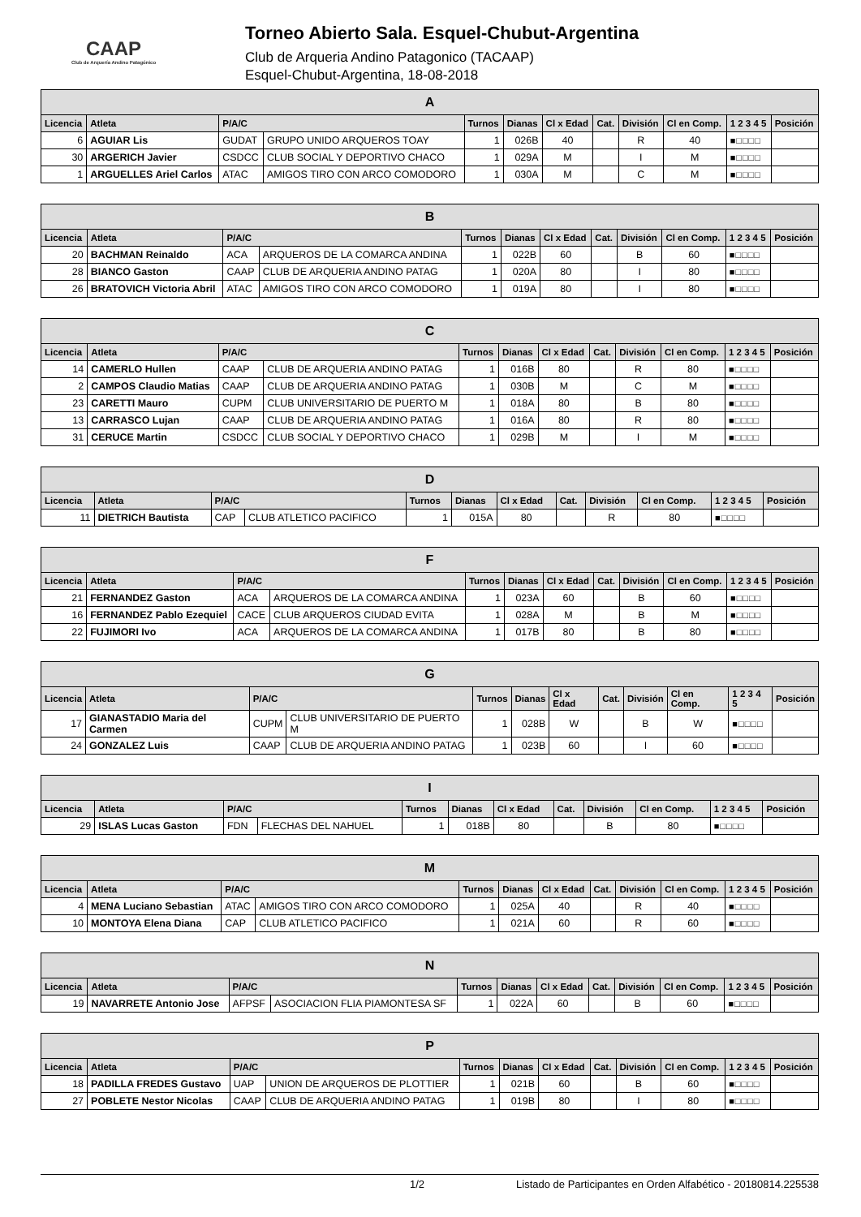CAAP
Club de Arquería Andino Patagónico
Torneo Abierto Sala. Esquel-Chubut-Argentina
Club de Arqueria Andino Patagonico (TACAAP)
Esquel-Chubut-Argentina, 18-08-2018
| A | | | | | | | | | | | |
| --- | --- | --- | --- | --- | --- | --- | --- | --- | --- | --- | --- |
| Licencia | Atleta | P/A/C | | Turnos | Dianas | Cl x Edad | Cat. | División | Cl en Comp. | 1 2 3 4 5 | Posición |
| 6 | AGUIAR Lis | GUDAT | GRUPO UNIDO ARQUEROS TOAY | 1 | 026B | 40 | | R | 40 | ■□□□□ | |
| 30 | ARGERICH Javier | CSDCC | CLUB SOCIAL Y DEPORTIVO CHACO | 1 | 029A | M | | I | M | ■□□□□ | |
| 1 | ARGUELLES Ariel Carlos | ATAC | AMIGOS TIRO CON ARCO COMODORO | 1 | 030A | M | | C | M | ■□□□□ | |
| B | | | | | | | | | | | |
| --- | --- | --- | --- | --- | --- | --- | --- | --- | --- | --- | --- |
| Licencia | Atleta | P/A/C | | Turnos | Dianas | Cl x Edad | Cat. | División | Cl en Comp. | 1 2 3 4 5 | Posición |
| 20 | BACHMAN Reinaldo | ACA | ARQUEROS DE LA COMARCA ANDINA | 1 | 022B | 60 | | B | 60 | ■□□□□ | |
| 28 | BIANCO Gaston | CAAP | CLUB DE ARQUERIA ANDINO PATAG | 1 | 020A | 80 | | I | 80 | ■□□□□ | |
| 26 | BRATOVICH Victoria Abril | ATAC | AMIGOS TIRO CON ARCO COMODORO | 1 | 019A | 80 | | I | 80 | ■□□□□ | |
| C | | | | | | | | | | | |
| --- | --- | --- | --- | --- | --- | --- | --- | --- | --- | --- | --- |
| Licencia | Atleta | P/A/C | | Turnos | Dianas | Cl x Edad | Cat. | División | Cl en Comp. | 1 2 3 4 5 | Posición |
| 14 | CAMERLO Hullen | CAAP | CLUB DE ARQUERIA ANDINO PATAG | 1 | 016B | 80 | | R | 80 | ■□□□□ | |
| 2 | CAMPOS Claudio Matias | CAAP | CLUB DE ARQUERIA ANDINO PATAG | 1 | 030B | M | | C | M | ■□□□□ | |
| 23 | CARETTI Mauro | CUPM | CLUB UNIVERSITARIO DE PUERTO M | 1 | 018A | 80 | | B | 80 | ■□□□□ | |
| 13 | CARRASCO Lujan | CAAP | CLUB DE ARQUERIA ANDINO PATAG | 1 | 016A | 80 | | R | 80 | ■□□□□ | |
| 31 | CERUCE Martin | CSDCC | CLUB SOCIAL Y DEPORTIVO CHACO | 1 | 029B | M | | I | M | ■□□□□ | |
| D | | | | | | | | | | | |
| --- | --- | --- | --- | --- | --- | --- | --- | --- | --- | --- | --- |
| Licencia | Atleta | P/A/C | | Turnos | Dianas | Cl x Edad | Cat. | División | Cl en Comp. | 1 2 3 4 5 | Posición |
| 11 | DIETRICH Bautista | CAP | CLUB ATLETICO PACIFICO | 1 | 015A | 80 | | R | 80 | ■□□□□ | |
| F | | | | | | | | | | | |
| --- | --- | --- | --- | --- | --- | --- | --- | --- | --- | --- | --- |
| Licencia | Atleta | P/A/C | | Turnos | Dianas | Cl x Edad | Cat. | División | Cl en Comp. | 1 2 3 4 5 | Posición |
| 21 | FERNANDEZ Gaston | ACA | ARQUEROS DE LA COMARCA ANDINA | 1 | 023A | 60 | | B | 60 | ■□□□□ | |
| 16 | FERNANDEZ Pablo Ezequiel | CACE | CLUB ARQUEROS CIUDAD EVITA | 1 | 028A | M | | B | M | ■□□□□ | |
| 22 | FUJIMORI Ivo | ACA | ARQUEROS DE LA COMARCA ANDINA | 1 | 017B | 80 | | B | 80 | ■□□□□ | |
| G | | | | | | | | | | | |
| --- | --- | --- | --- | --- | --- | --- | --- | --- | --- | --- | --- |
| Licencia | Atleta | P/A/C | | Turnos | Dianas | Cl x Edad | Cat. | División | Cl en Comp. | 1 2 3 4 5 | Posición |
| 17 | GIANASTADIO Maria del Carmen | CUPM | CLUB UNIVERSITARIO DE PUERTO M | 1 | 028B | W | | B | W | ■□□□□ | |
| 24 | GONZALEZ Luis | CAAP | CLUB DE ARQUERIA ANDINO PATAG | 1 | 023B | 60 | | I | 60 | ■□□□□ | |
| I | | | | | | | | | | | |
| --- | --- | --- | --- | --- | --- | --- | --- | --- | --- | --- | --- |
| Licencia | Atleta | P/A/C | | Turnos | Dianas | Cl x Edad | Cat. | División | Cl en Comp. | 1 2 3 4 5 | Posición |
| 29 | ISLAS Lucas Gaston | FDN | FLECHAS DEL NAHUEL | 1 | 018B | 80 | | B | 80 | ■□□□□ | |
| M | | | | | | | | | | | |
| --- | --- | --- | --- | --- | --- | --- | --- | --- | --- | --- | --- |
| Licencia | Atleta | P/A/C | | Turnos | Dianas | Cl x Edad | Cat. | División | Cl en Comp. | 1 2 3 4 5 | Posición |
| 4 | MENA Luciano Sebastian | ATAC | AMIGOS TIRO CON ARCO COMODORO | 1 | 025A | 40 | | R | 40 | ■□□□□ | |
| 10 | MONTOYA Elena Diana | CAP | CLUB ATLETICO PACIFICO | 1 | 021A | 60 | | R | 60 | ■□□□□ | |
| N | | | | | | | | | | | |
| --- | --- | --- | --- | --- | --- | --- | --- | --- | --- | --- | --- |
| Licencia | Atleta | P/A/C | | Turnos | Dianas | Cl x Edad | Cat. | División | Cl en Comp. | 1 2 3 4 5 | Posición |
| 19 | NAVARRETE Antonio Jose | AFPSF | ASOCIACION FLIA PIAMONTESA SF | 1 | 022A | 60 | | B | 60 | ■□□□□ | |
| P | | | | | | | | | | | |
| --- | --- | --- | --- | --- | --- | --- | --- | --- | --- | --- | --- |
| Licencia | Atleta | P/A/C | | Turnos | Dianas | Cl x Edad | Cat. | División | Cl en Comp. | 1 2 3 4 5 | Posición |
| 18 | PADILLA FREDES Gustavo | UAP | UNION DE ARQUEROS DE PLOTTIER | 1 | 021B | 60 | | B | 60 | ■□□□□ | |
| 27 | POBLETE Nestor Nicolas | CAAP | CLUB DE ARQUERIA ANDINO PATAG | 1 | 019B | 80 | | I | 80 | ■□□□□ | |
1/2 Listado de Participantes en Orden Alfabético - 20180814.225538